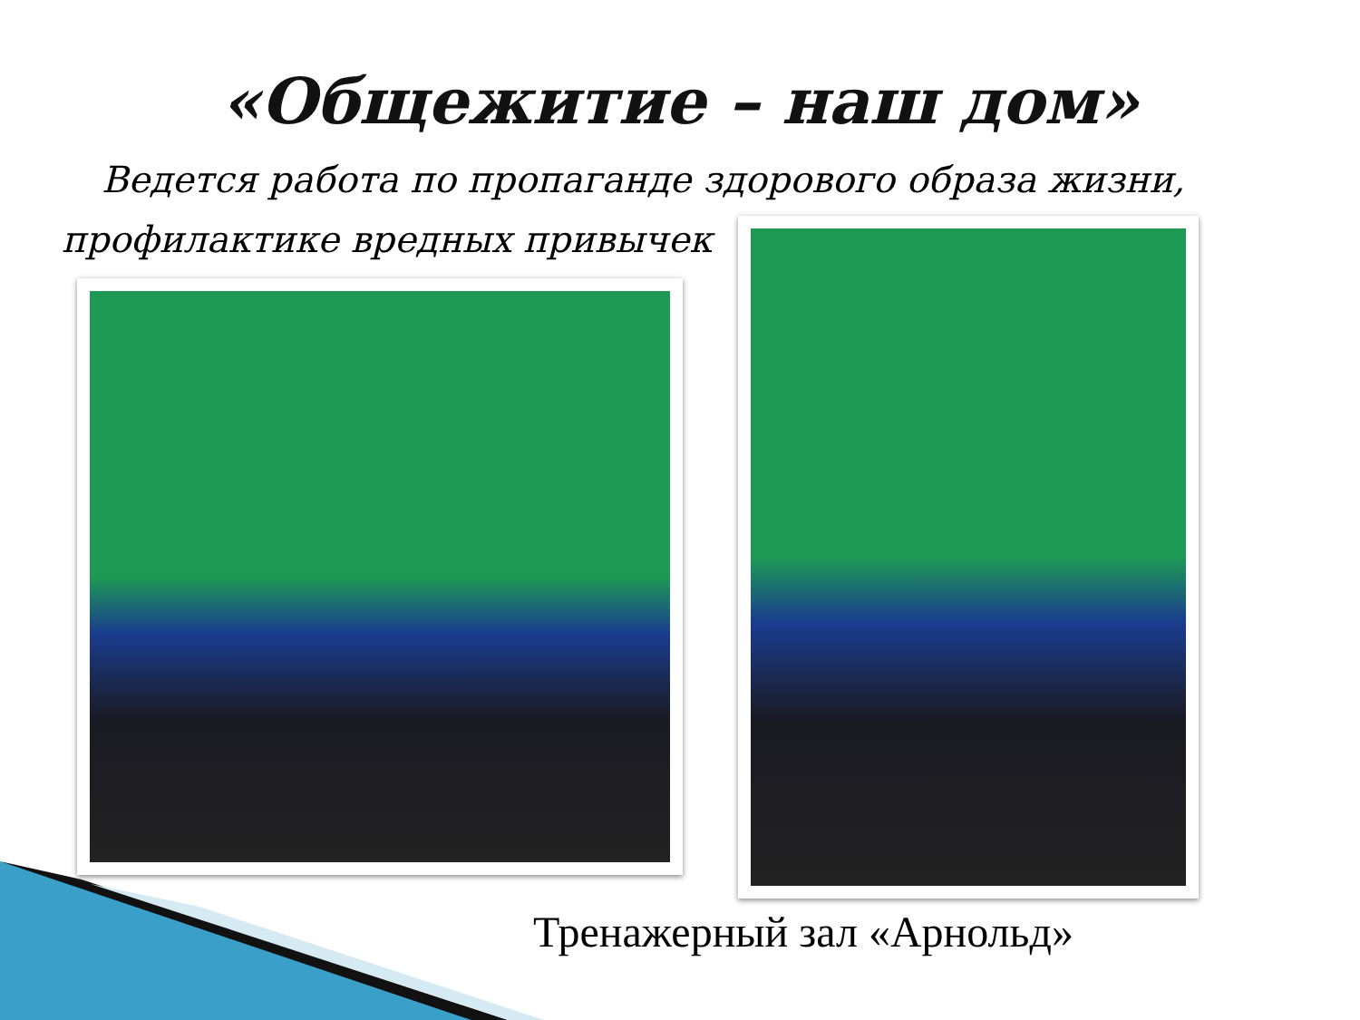«Общежитие – наш дом»
Ведется работа по пропаганде здорового образа жизни, профилактике вредных привычек
Тренажерный зал «Арнольд»